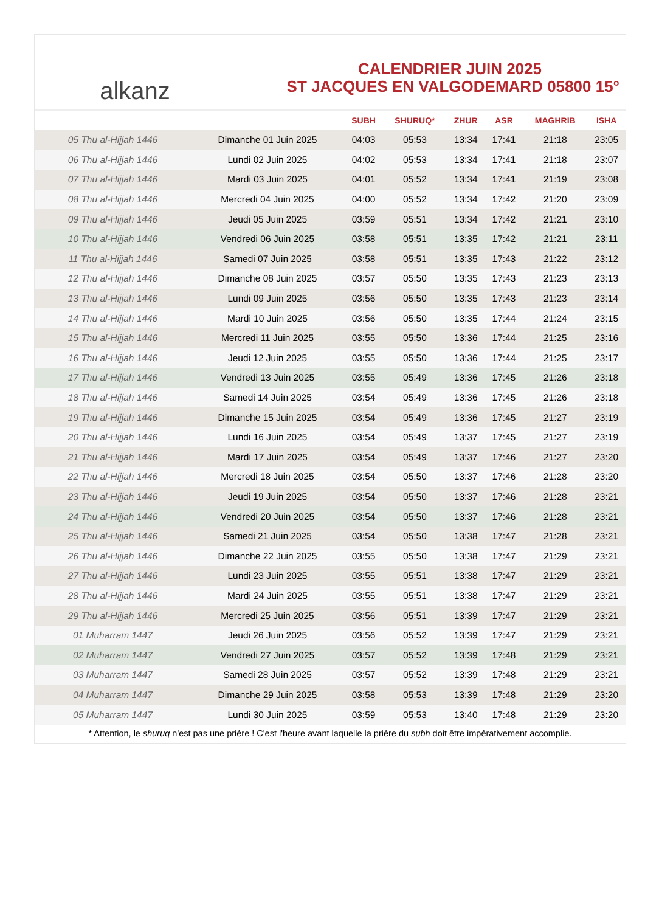alkanz
CALENDRIER JUIN 2025
ST JACQUES EN VALGODEMARD 05800 15°
| | | SUBH | SHURUQ* | ZHUR | ASR | MAGHRIB | ISHA |
| --- | --- | --- | --- | --- | --- | --- | --- |
| 05 Thu al-Hijjah 1446 | Dimanche 01 Juin 2025 | 04:03 | 05:53 | 13:34 | 17:41 | 21:18 | 23:05 |
| 06 Thu al-Hijjah 1446 | Lundi 02 Juin 2025 | 04:02 | 05:53 | 13:34 | 17:41 | 21:18 | 23:07 |
| 07 Thu al-Hijjah 1446 | Mardi 03 Juin 2025 | 04:01 | 05:52 | 13:34 | 17:41 | 21:19 | 23:08 |
| 08 Thu al-Hijjah 1446 | Mercredi 04 Juin 2025 | 04:00 | 05:52 | 13:34 | 17:42 | 21:20 | 23:09 |
| 09 Thu al-Hijjah 1446 | Jeudi 05 Juin 2025 | 03:59 | 05:51 | 13:34 | 17:42 | 21:21 | 23:10 |
| 10 Thu al-Hijjah 1446 | Vendredi 06 Juin 2025 | 03:58 | 05:51 | 13:35 | 17:42 | 21:21 | 23:11 |
| 11 Thu al-Hijjah 1446 | Samedi 07 Juin 2025 | 03:58 | 05:51 | 13:35 | 17:43 | 21:22 | 23:12 |
| 12 Thu al-Hijjah 1446 | Dimanche 08 Juin 2025 | 03:57 | 05:50 | 13:35 | 17:43 | 21:23 | 23:13 |
| 13 Thu al-Hijjah 1446 | Lundi 09 Juin 2025 | 03:56 | 05:50 | 13:35 | 17:43 | 21:23 | 23:14 |
| 14 Thu al-Hijjah 1446 | Mardi 10 Juin 2025 | 03:56 | 05:50 | 13:35 | 17:44 | 21:24 | 23:15 |
| 15 Thu al-Hijjah 1446 | Mercredi 11 Juin 2025 | 03:55 | 05:50 | 13:36 | 17:44 | 21:25 | 23:16 |
| 16 Thu al-Hijjah 1446 | Jeudi 12 Juin 2025 | 03:55 | 05:50 | 13:36 | 17:44 | 21:25 | 23:17 |
| 17 Thu al-Hijjah 1446 | Vendredi 13 Juin 2025 | 03:55 | 05:49 | 13:36 | 17:45 | 21:26 | 23:18 |
| 18 Thu al-Hijjah 1446 | Samedi 14 Juin 2025 | 03:54 | 05:49 | 13:36 | 17:45 | 21:26 | 23:18 |
| 19 Thu al-Hijjah 1446 | Dimanche 15 Juin 2025 | 03:54 | 05:49 | 13:36 | 17:45 | 21:27 | 23:19 |
| 20 Thu al-Hijjah 1446 | Lundi 16 Juin 2025 | 03:54 | 05:49 | 13:37 | 17:45 | 21:27 | 23:19 |
| 21 Thu al-Hijjah 1446 | Mardi 17 Juin 2025 | 03:54 | 05:49 | 13:37 | 17:46 | 21:27 | 23:20 |
| 22 Thu al-Hijjah 1446 | Mercredi 18 Juin 2025 | 03:54 | 05:50 | 13:37 | 17:46 | 21:28 | 23:20 |
| 23 Thu al-Hijjah 1446 | Jeudi 19 Juin 2025 | 03:54 | 05:50 | 13:37 | 17:46 | 21:28 | 23:21 |
| 24 Thu al-Hijjah 1446 | Vendredi 20 Juin 2025 | 03:54 | 05:50 | 13:37 | 17:46 | 21:28 | 23:21 |
| 25 Thu al-Hijjah 1446 | Samedi 21 Juin 2025 | 03:54 | 05:50 | 13:38 | 17:47 | 21:28 | 23:21 |
| 26 Thu al-Hijjah 1446 | Dimanche 22 Juin 2025 | 03:55 | 05:50 | 13:38 | 17:47 | 21:29 | 23:21 |
| 27 Thu al-Hijjah 1446 | Lundi 23 Juin 2025 | 03:55 | 05:51 | 13:38 | 17:47 | 21:29 | 23:21 |
| 28 Thu al-Hijjah 1446 | Mardi 24 Juin 2025 | 03:55 | 05:51 | 13:38 | 17:47 | 21:29 | 23:21 |
| 29 Thu al-Hijjah 1446 | Mercredi 25 Juin 2025 | 03:56 | 05:51 | 13:39 | 17:47 | 21:29 | 23:21 |
| 01 Muharram 1447 | Jeudi 26 Juin 2025 | 03:56 | 05:52 | 13:39 | 17:47 | 21:29 | 23:21 |
| 02 Muharram 1447 | Vendredi 27 Juin 2025 | 03:57 | 05:52 | 13:39 | 17:48 | 21:29 | 23:21 |
| 03 Muharram 1447 | Samedi 28 Juin 2025 | 03:57 | 05:52 | 13:39 | 17:48 | 21:29 | 23:21 |
| 04 Muharram 1447 | Dimanche 29 Juin 2025 | 03:58 | 05:53 | 13:39 | 17:48 | 21:29 | 23:20 |
| 05 Muharram 1447 | Lundi 30 Juin 2025 | 03:59 | 05:53 | 13:40 | 17:48 | 21:29 | 23:20 |
* Attention, le shuruq n'est pas une prière ! C'est l'heure avant laquelle la prière du subh doit être impérativement accomplie.